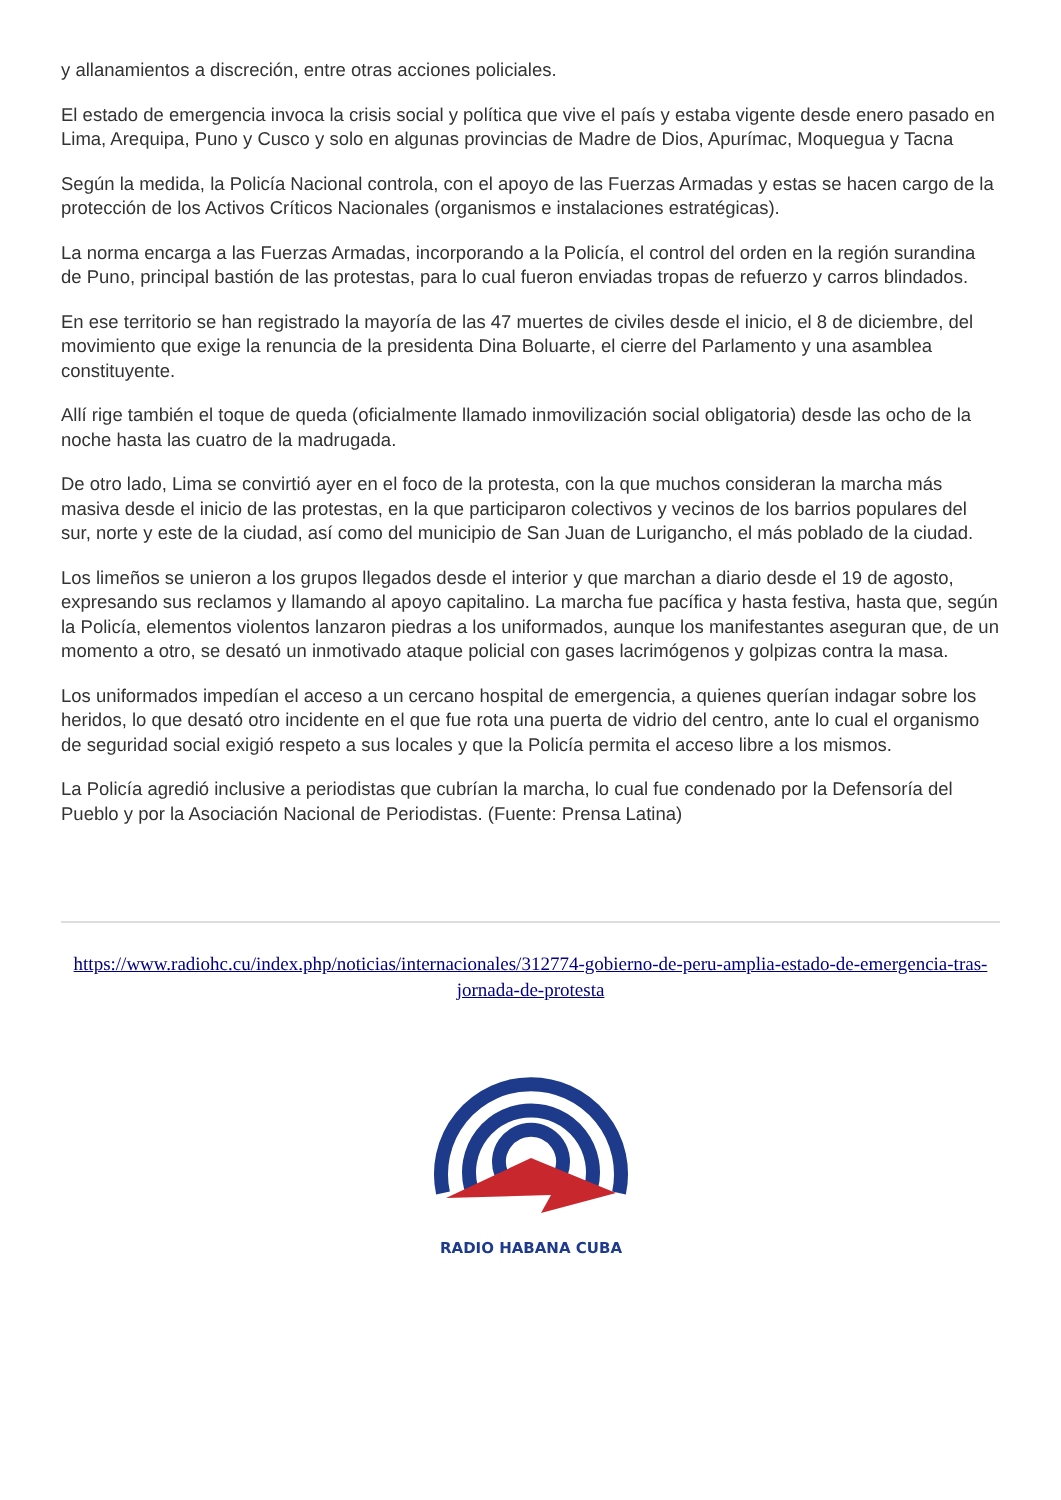y allanamientos a discreción, entre otras acciones policiales.
El estado de emergencia invoca la crisis social y política que vive el país y estaba vigente desde enero pasado en Lima, Arequipa, Puno y Cusco y solo en algunas provincias de Madre de Dios, Apurímac, Moquegua y Tacna
Según la medida, la Policía Nacional controla, con el apoyo de las Fuerzas Armadas y estas se hacen cargo de la protección de los Activos Críticos Nacionales (organismos e instalaciones estratégicas).
La norma encarga a las Fuerzas Armadas, incorporando a la Policía, el control del orden en la región surandina de Puno, principal bastión de las protestas, para lo cual fueron enviadas tropas de refuerzo y carros blindados.
En ese territorio se han registrado la mayoría de las 47 muertes de civiles desde el inicio, el 8 de diciembre, del movimiento que exige la renuncia de la presidenta Dina Boluarte, el cierre del Parlamento y una asamblea constituyente.
Allí rige también el toque de queda (oficialmente llamado inmovilización social obligatoria) desde las ocho de la noche hasta las cuatro de la madrugada.
De otro lado, Lima se convirtió ayer en el foco de la protesta, con la que muchos consideran la marcha más masiva desde el inicio de las protestas, en la que participaron colectivos y vecinos de los barrios populares del sur, norte y este de la ciudad, así como del municipio de San Juan de Lurigancho, el más poblado de la ciudad.
Los limeños se unieron a los grupos llegados desde el interior y que marchan a diario desde el 19 de agosto, expresando sus reclamos y llamando al apoyo capitalino. La marcha fue pacífica y hasta festiva, hasta que, según la Policía, elementos violentos lanzaron piedras a los uniformados, aunque los manifestantes aseguran que, de un momento a otro, se desató un inmotivado ataque policial con gases lacrimógenos y golpizas contra la masa.
Los uniformados impedían el acceso a un cercano hospital de emergencia, a quienes querían indagar sobre los heridos, lo que desató otro incidente en el que fue rota una puerta de vidrio del centro, ante lo cual el organismo de seguridad social exigió respeto a sus locales y que la Policía permita el acceso libre a los mismos.
La Policía agredió inclusive a periodistas que cubrían la marcha, lo cual fue condenado por la Defensoría del Pueblo y por la Asociación Nacional de Periodistas. (Fuente: Prensa Latina)
https://www.radiohc.cu/index.php/noticias/internacionales/312774-gobierno-de-peru-amplia-estado-de-emergencia-tras-jornada-de-protesta
RADIO HABANA CUBA